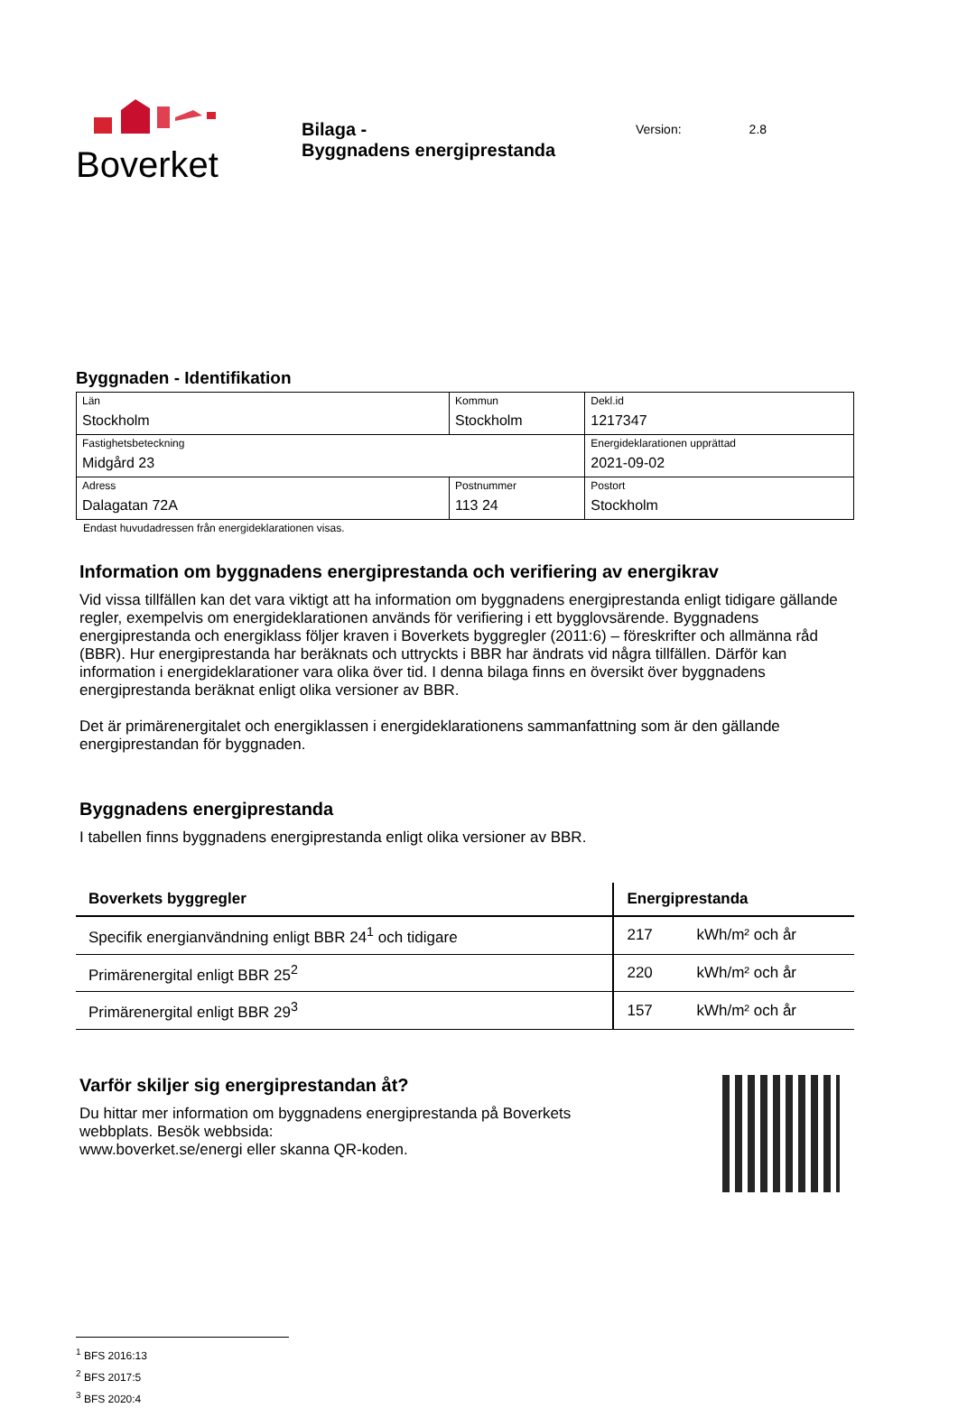Boverket
Bilaga -
Byggnadens energiprestanda
Version: 2.8
Byggnaden - Identifikation
| Län Stockholm | Kommun Stockholm | | Dekl.id 1217347 |
| Fastighetsbeteckning Midgård 23 | | | Energideklarationen upprättad 2021-09-02 |
| Adress Dalagatan 72A | Postnummer 113 24 | Postort Stockholm | |
Endast huvudadressen från energideklarationen visas.
Information om byggnadens energiprestanda och verifiering av energikrav
Vid vissa tillfällen kan det vara viktigt att ha information om byggnadens energiprestanda enligt tidigare gällande regler, exempelvis om energideklarationen används för verifiering i ett bygglovsärende. Byggnadens energiprestanda och energiklass följer kraven i Boverkets byggregler (2011:6) – föreskrifter och allmänna råd (BBR). Hur energiprestanda har beräknats och uttryckts i BBR har ändrats vid några tillfällen. Därför kan information i energideklarationer vara olika över tid. I denna bilaga finns en översikt över byggnadens energiprestanda beräknat enligt olika versioner av BBR.
Det är primärenergitalet och energiklassen i energideklarationens sammanfattning som är den gällande energiprestandan för byggnaden.
Byggnadens energiprestanda
I tabellen finns byggnadens energiprestanda enligt olika versioner av BBR.
| Boverkets byggregler | Energiprestanda | |
| --- | --- | --- |
| Specifik energianvändning enligt BBR 24<sup>1</sup> och tidigare | 217 | kWh/m² och år |
| Primärenergital enligt BBR 25<sup>2</sup> | 220 | kWh/m² och år |
| Primärenergital enligt BBR 29<sup>3</sup> | 157 | kWh/m² och år |
Varför skiljer sig energiprestandan åt?
Du hittar mer information om byggnadens energiprestanda på Boverkets
webbplats. Besök webbsida:
www.boverket.se/energi eller skanna QR-koden.
<sup>1</sup> BFS 2016:13
<sup>2</sup> BFS 2017:5
<sup>3</sup> BFS 2020:4